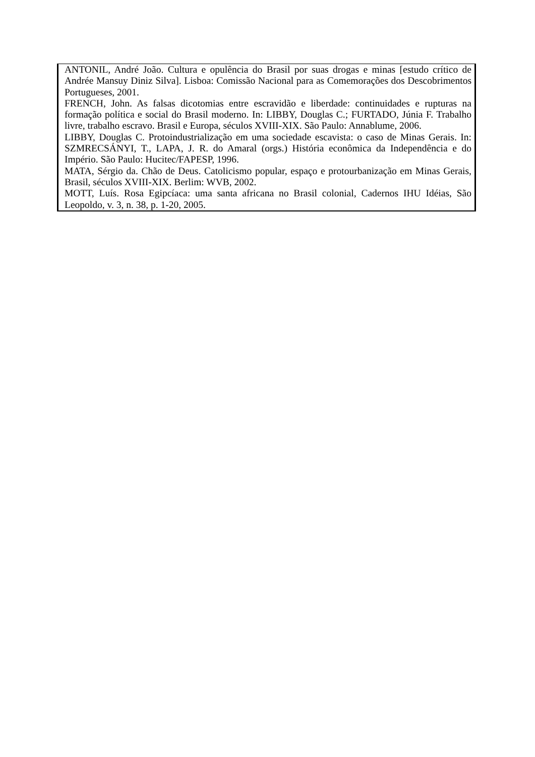ANTONIL, André João. Cultura e opulência do Brasil por suas drogas e minas [estudo crítico de Andrée Mansuy Diniz Silva]. Lisboa: Comissão Nacional para as Comemorações dos Descobrimentos Portugueses, 2001.
FRENCH, John. As falsas dicotomias entre escravidão e liberdade: continuidades e rupturas na formação política e social do Brasil moderno. In: LIBBY, Douglas C.; FURTADO, Júnia F. Trabalho livre, trabalho escravo. Brasil e Europa, séculos XVIII-XIX. São Paulo: Annablume, 2006.
LIBBY, Douglas C. Protoindustrialização em uma sociedade escavista: o caso de Minas Gerais. In: SZMRECSÁNYI, T., LAPA, J. R. do Amaral (orgs.) História econômica da Independência e do Império. São Paulo: Hucitec/FAPESP, 1996.
MATA, Sérgio da. Chão de Deus. Catolicismo popular, espaço e protourbanização em Minas Gerais, Brasil, séculos XVIII-XIX. Berlim: WVB, 2002.
MOTT, Luís. Rosa Egipcíaca: uma santa africana no Brasil colonial, Cadernos IHU Idéias, São Leopoldo, v. 3, n. 38, p. 1-20, 2005.